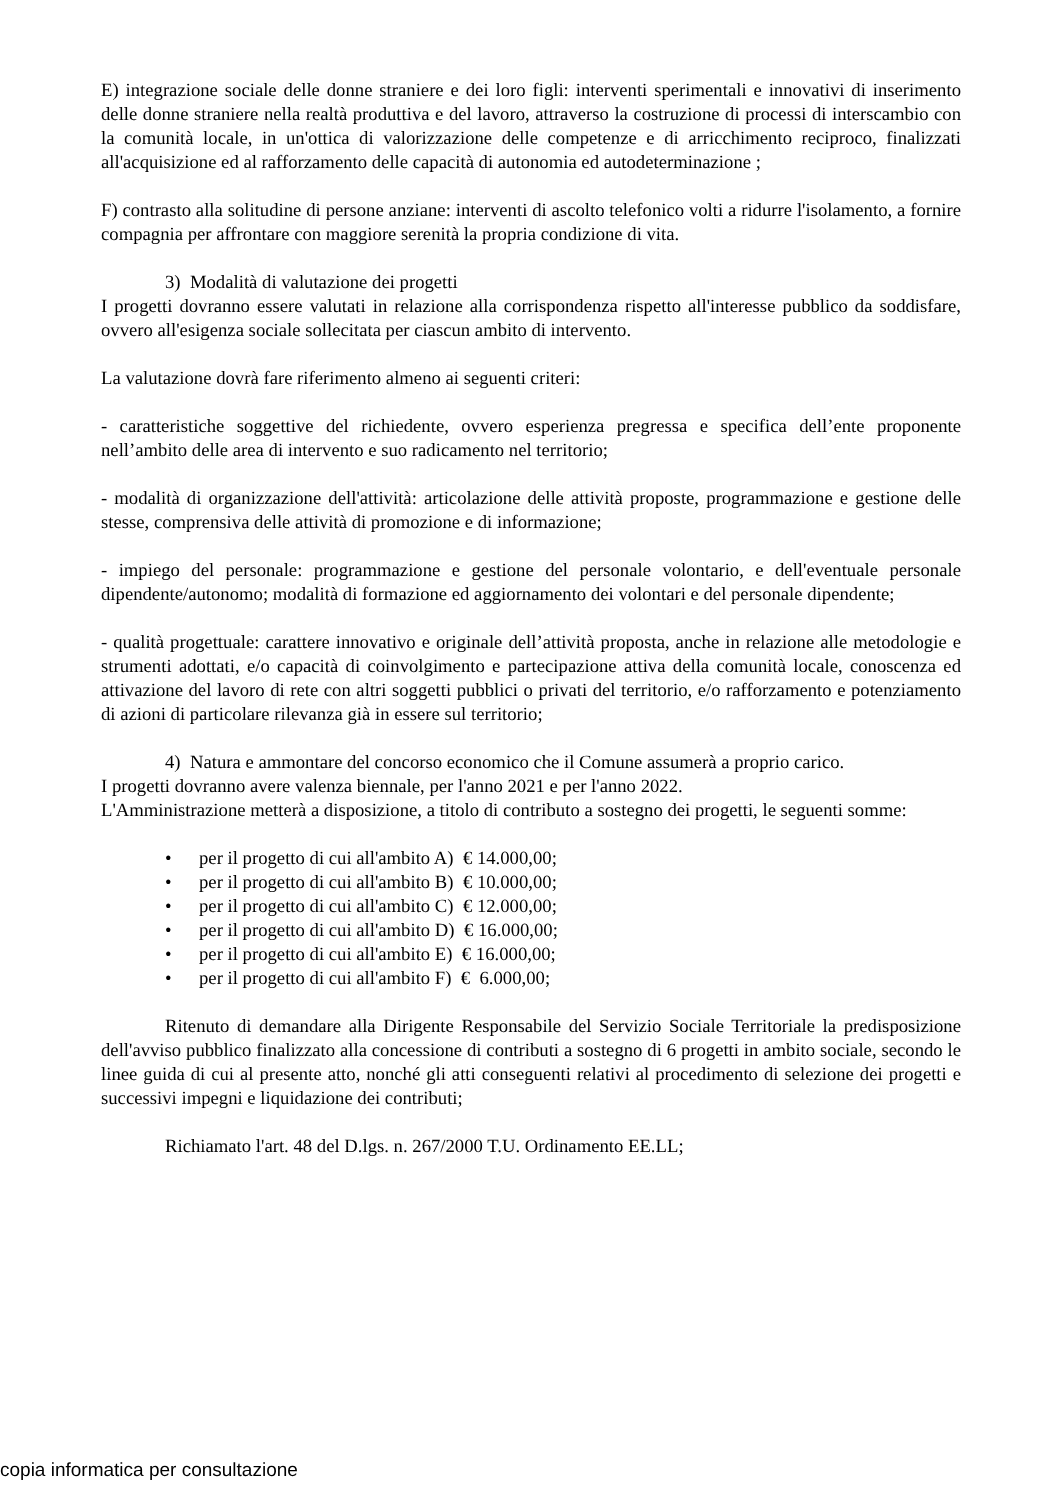E) integrazione sociale delle donne straniere e dei loro figli: interventi sperimentali e innovativi di inserimento delle donne straniere nella realtà produttiva e del lavoro, attraverso la costruzione di processi di interscambio con la comunità locale, in un'ottica di valorizzazione delle competenze e di arricchimento reciproco, finalizzati all'acquisizione ed al rafforzamento delle capacità di autonomia ed autodeterminazione ;
F) contrasto alla solitudine di persone anziane: interventi di ascolto telefonico volti a ridurre l'isolamento, a fornire compagnia per affrontare con maggiore serenità la propria condizione di vita.
3) Modalità di valutazione dei progetti
I progetti dovranno essere valutati in relazione alla corrispondenza rispetto all'interesse pubblico da soddisfare, ovvero all'esigenza sociale sollecitata per ciascun ambito di intervento.
La valutazione dovrà fare riferimento almeno ai seguenti criteri:
- caratteristiche soggettive del richiedente, ovvero esperienza pregressa e specifica dell’ente proponente nell’ambito delle area di intervento e suo radicamento nel territorio;
- modalità di organizzazione dell'attività: articolazione delle attività proposte, programmazione e gestione delle stesse, comprensiva delle attività di promozione e di informazione;
- impiego del personale: programmazione e gestione del personale volontario, e dell'eventuale personale dipendente/autonomo; modalità di formazione ed aggiornamento dei volontari e del personale dipendente;
- qualità progettuale: carattere innovativo e originale dell’attività proposta, anche in relazione alle metodologie e strumenti adottati, e/o capacità di coinvolgimento e partecipazione attiva della comunità locale, conoscenza ed attivazione del lavoro di rete con altri soggetti pubblici o privati del territorio, e/o rafforzamento e potenziamento di azioni di particolare rilevanza già in essere sul territorio;
4) Natura e ammontare del concorso economico che il Comune assumerà a proprio carico.
I progetti dovranno avere valenza biennale, per l'anno 2021 e per l'anno 2022.
L'Amministrazione metterà a disposizione, a titolo di contributo a sostegno dei progetti, le seguenti somme:
• per il progetto di cui all'ambito A) € 14.000,00;
• per il progetto di cui all'ambito B) € 10.000,00;
• per il progetto di cui all'ambito C) € 12.000,00;
• per il progetto di cui all'ambito D) € 16.000,00;
• per il progetto di cui all'ambito E) € 16.000,00;
• per il progetto di cui all'ambito F) € 6.000,00;
Ritenuto di demandare alla Dirigente Responsabile del Servizio Sociale Territoriale la predisposizione dell'avviso pubblico finalizzato alla concessione di contributi a sostegno di 6 progetti in ambito sociale, secondo le linee guida di cui al presente atto, nonché gli atti conseguenti relativi al procedimento di selezione dei progetti e successivi impegni e liquidazione dei contributi;
Richiamato l'art. 48 del D.lgs. n. 267/2000 T.U. Ordinamento EE.LL;
copia informatica per consultazione